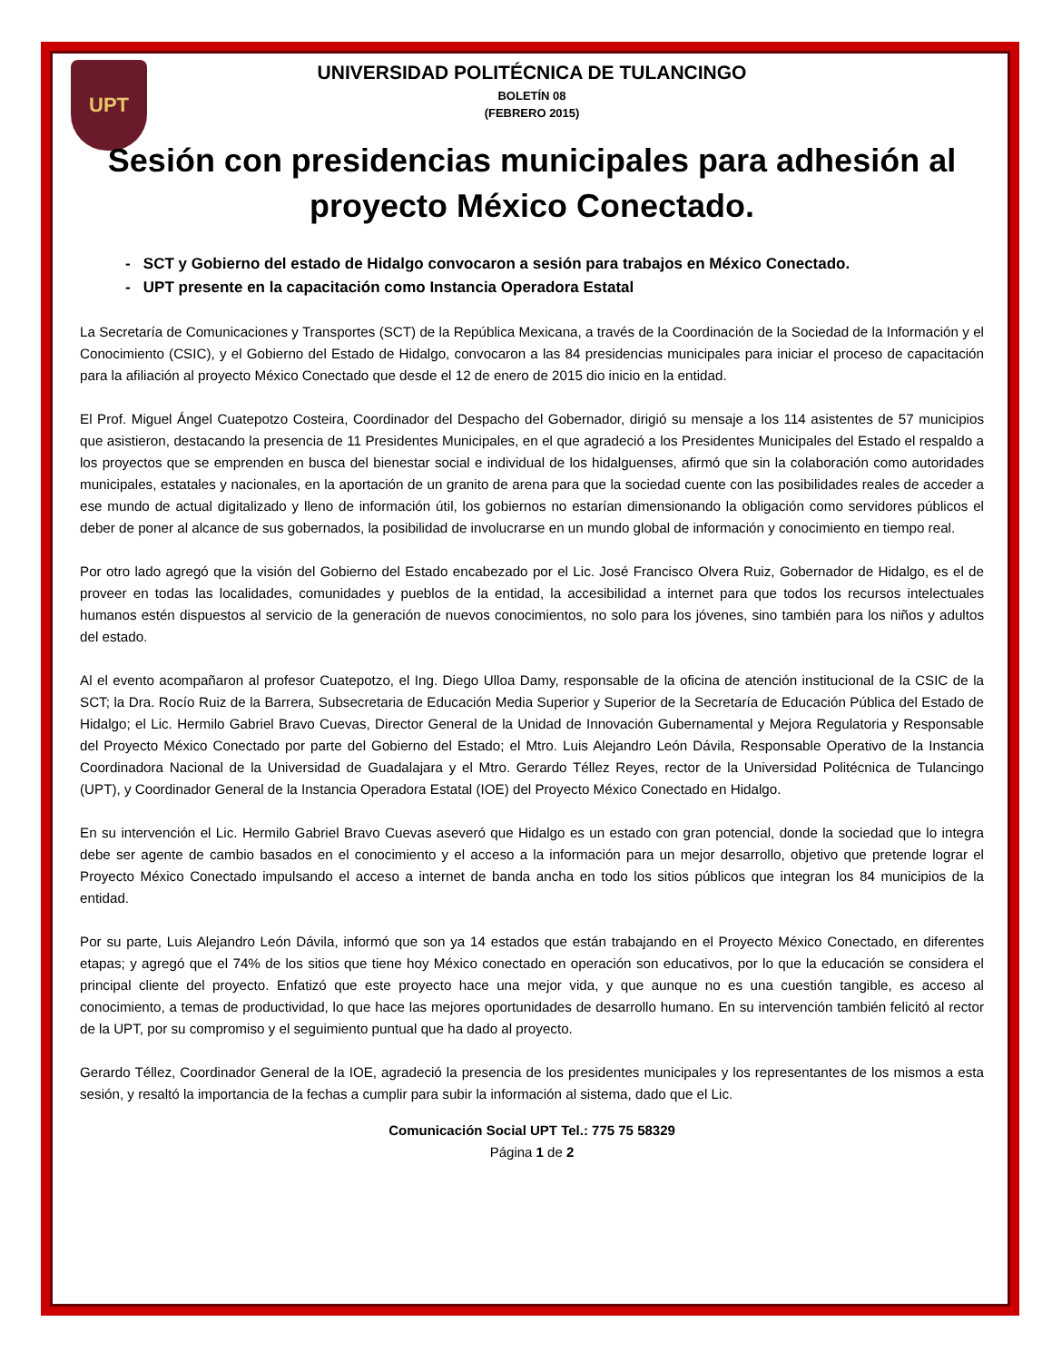UPT
UNIVERSIDAD POLITÉCNICA DE TULANCINGO
BOLETÍN 08
(FEBRERO 2015)
Sesión con presidencias municipales para adhesión al proyecto México Conectado.
- SCT y Gobierno del estado de Hidalgo convocaron a sesión para trabajos en México Conectado.
- UPT presente en la capacitación como Instancia Operadora Estatal
La Secretaría de Comunicaciones y Transportes (SCT) de la República Mexicana, a través de la Coordinación de la Sociedad de la Información y el Conocimiento (CSIC), y el Gobierno del Estado de Hidalgo, convocaron a las 84 presidencias municipales para iniciar el proceso de capacitación para la afiliación al proyecto México Conectado que desde el 12 de enero de 2015 dio inicio en la entidad.
El Prof. Miguel Ángel Cuatepotzo Costeira, Coordinador del Despacho del Gobernador, dirigió su mensaje a los 114 asistentes de 57 municipios que asistieron, destacando la presencia de 11 Presidentes Municipales, en el que agradeció a los Presidentes Municipales del Estado el respaldo a los proyectos que se emprenden en busca del bienestar social e individual de los hidalguenses, afirmó que sin la colaboración como autoridades municipales, estatales y nacionales, en la aportación de un granito de arena para que la sociedad cuente con las posibilidades reales de acceder a ese mundo de actual digitalizado y lleno de información útil, los gobiernos no estarían dimensionando la obligación como servidores públicos el deber de poner al alcance de sus gobernados, la posibilidad de involucrarse en un mundo global de información y conocimiento en tiempo real.
Por otro lado agregó que la visión del Gobierno del Estado encabezado por el Lic. José Francisco Olvera Ruiz, Gobernador de Hidalgo, es el de proveer en todas las localidades, comunidades y pueblos de la entidad, la accesibilidad a internet para que todos los recursos intelectuales humanos estén dispuestos al servicio de la generación de nuevos conocimientos, no solo para los jóvenes, sino también para los niños y adultos del estado.
Al el evento acompañaron al profesor Cuatepotzo, el Ing. Diego Ulloa Damy, responsable de la oficina de atención institucional de la CSIC de la SCT; la Dra. Rocío Ruiz de la Barrera, Subsecretaria de Educación Media Superior y Superior de la Secretaría de Educación Pública del Estado de Hidalgo; el Lic. Hermilo Gabriel Bravo Cuevas, Director General de la Unidad de Innovación Gubernamental y Mejora Regulatoria y Responsable del Proyecto México Conectado por parte del Gobierno del Estado; el Mtro. Luis Alejandro León Dávila, Responsable Operativo de la Instancia Coordinadora Nacional de la Universidad de Guadalajara y el Mtro. Gerardo Téllez Reyes, rector de la Universidad Politécnica de Tulancingo (UPT), y Coordinador General de la Instancia Operadora Estatal (IOE) del Proyecto México Conectado en Hidalgo.
En su intervención el Lic. Hermilo Gabriel Bravo Cuevas aseveró que Hidalgo es un estado con gran potencial, donde la sociedad que lo integra debe ser agente de cambio basados en el conocimiento y el acceso a la información para un mejor desarrollo, objetivo que pretende lograr el Proyecto México Conectado impulsando el acceso a internet de banda ancha en todo los sitios públicos que integran los 84 municipios de la entidad.
Por su parte, Luis Alejandro León Dávila, informó que son ya 14 estados que están trabajando en el Proyecto México Conectado, en diferentes etapas; y agregó que el 74% de los sitios que tiene hoy México conectado en operación son educativos, por lo que la educación se considera el principal cliente del proyecto. Enfatizó que este proyecto hace una mejor vida, y que aunque no es una cuestión tangible, es acceso al conocimiento, a temas de productividad, lo que hace las mejores oportunidades de desarrollo humano. En su intervención también felicitó al rector de la UPT, por su compromiso y el seguimiento puntual que ha dado al proyecto.
Gerardo Téllez, Coordinador General de la IOE, agradeció la presencia de los presidentes municipales y los representantes de los mismos a esta sesión, y resaltó la importancia de la fechas a cumplir para subir la información al sistema, dado que el Lic.
Comunicación Social UPT Tel.: 775 75 58329
Página 1 de 2